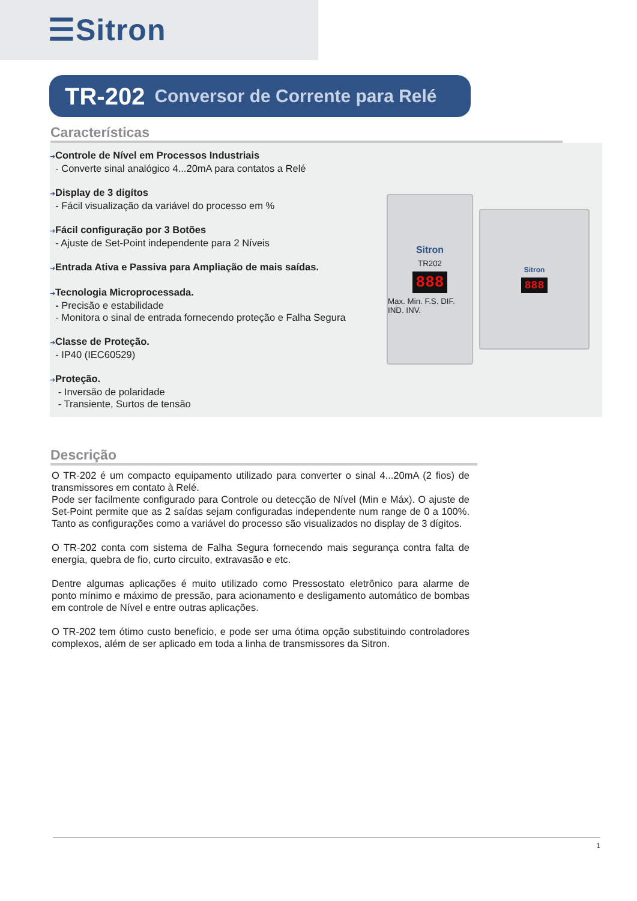☰Sitron
TR-202 Conversor de Corrente para Relé
Características
➔Controle de Nível em Processos Industriais
- Converte sinal analógico 4...20mA para contatos a Relé
➔Display de 3 digítos
- Fácil visualização da variável do processo em %
➔Fácil configuração por 3 Botões
- Ajuste de Set-Point independente para 2 Níveis
➔Entrada Ativa e Passiva para Ampliação de mais saídas.
➔Tecnologia Microprocessada.
- Precisão e estabilidade
- Monitora o sinal de entrada fornecendo proteção e Falha Segura
➔Classe de Proteção.
- IP40 (IEC60529)
➔Proteção.
- Inversão de polaridade
- Transiente, Surtos de tensão
Sitron
TR202
888
Max. Min. F.S. DIF. IND. INV.
Sitron
888
Descrição
O TR-202 é um compacto equipamento utilizado para converter o sinal 4...20mA (2 fios) de transmissores em contato à Relé.
Pode ser facilmente configurado para Controle ou detecção de Nível (Min e Máx). O ajuste de Set-Point permite que as 2 saídas sejam configuradas independente num range de 0 a 100%. Tanto as configurações como a variável do processo são visualizados no display de 3 dígitos.
O TR-202 conta com sistema de Falha Segura fornecendo mais segurança contra falta de energia, quebra de fio, curto circuito, extravasão e etc.
Dentre algumas aplicações é muito utilizado como Pressostato eletrônico para alarme de ponto mínimo e máximo de pressão, para acionamento e desligamento automático de bombas em controle de Nível e entre outras aplicações.
O TR-202 tem ótimo custo beneficio, e pode ser uma ótima opção substituindo controladores complexos, além de ser aplicado em toda a linha de transmissores da Sitron.
1